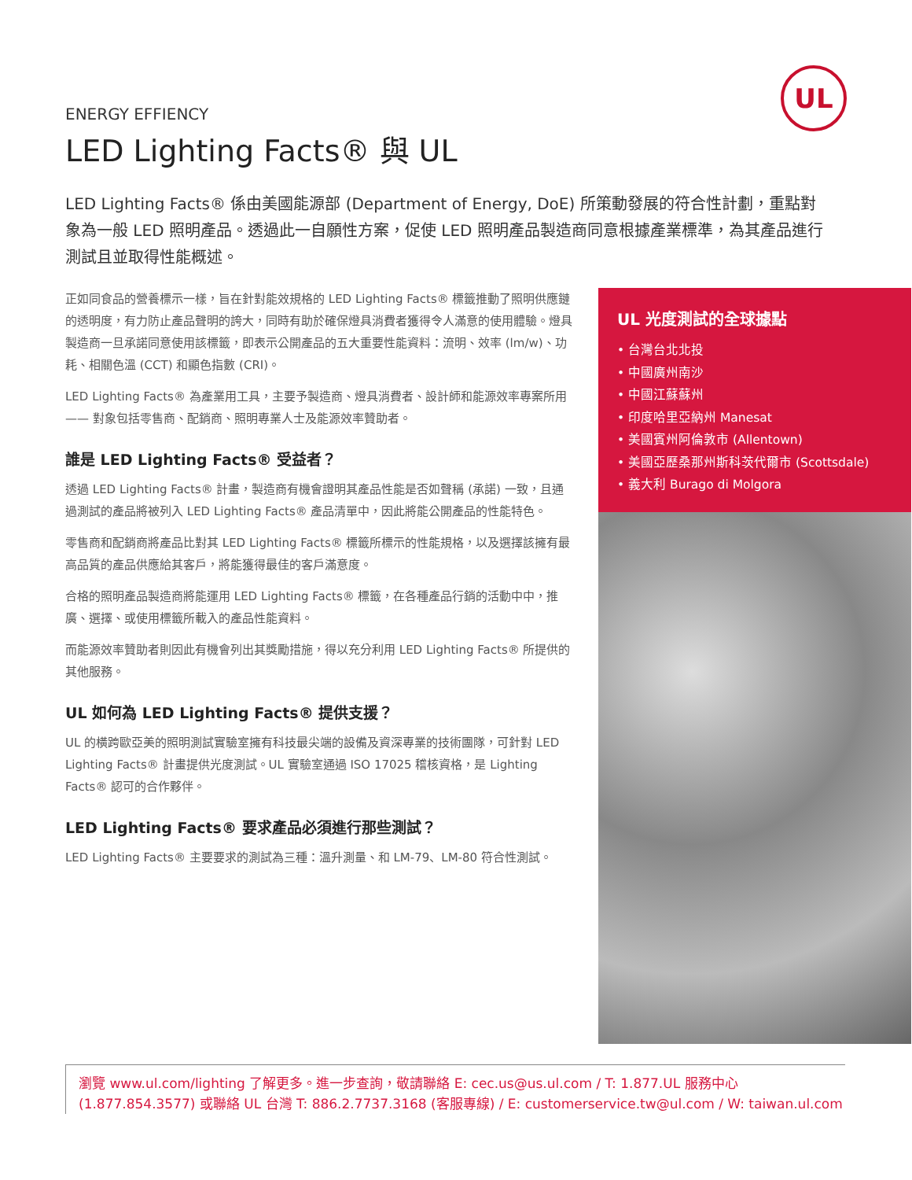UL
ENERGY EFFIENCY
LED Lighting Facts® 與 UL
LED Lighting Facts® 係由美國能源部 (Department of Energy, DoE) 所策動發展的符合性計劃，重點對象為一般 LED 照明產品。透過此一自願性方案，促使 LED 照明產品製造商同意根據產業標準，為其產品進行測試且並取得性能概述。
正如同食品的營養標示一樣，旨在針對能效規格的 LED Lighting Facts® 標籤推動了照明供應鏈的透明度，有力防止產品聲明的誇大，同時有助於確保燈具消費者獲得令人滿意的使用體驗。燈具製造商一旦承諾同意使用該標籤，即表示公開產品的五大重要性能資料：流明、效率 (lm/w)、功耗、相關色溫 (CCT) 和顯色指數 (CRI)。
LED Lighting Facts® 為產業用工具，主要予製造商、燈具消費者、設計師和能源效率專案所用 —— 對象包括零售商、配銷商、照明專業人士及能源效率贊助者。
誰是 LED Lighting Facts® 受益者？
透過 LED Lighting Facts® 計畫，製造商有機會證明其產品性能是否如聲稱 (承諾) 一致，且通過測試的產品將被列入 LED Lighting Facts® 產品清單中，因此將能公開產品的性能特色。
零售商和配銷商將產品比對其 LED Lighting Facts® 標籤所標示的性能規格，以及選擇該擁有最高品質的產品供應給其客戶，將能獲得最佳的客戶滿意度。
合格的照明產品製造商將能運用 LED Lighting Facts® 標籤，在各種產品行銷的活動中中，推廣、選擇、或使用標籤所載入的產品性能資料。
而能源效率贊助者則因此有機會列出其獎勵措施，得以充分利用 LED Lighting Facts® 所提供的其他服務。
UL 如何為 LED Lighting Facts® 提供支援？
UL 的橫跨歐亞美的照明測試實驗室擁有科技最尖端的設備及資深專業的技術團隊，可針對 LED Lighting Facts® 計畫提供光度測試。UL 實驗室通過 ISO 17025 稽核資格，是 Lighting Facts® 認可的合作夥伴。
LED Lighting Facts® 要求產品必須進行那些測試？
LED Lighting Facts® 主要要求的測試為三種：溫升測量、和 LM-79、LM-80 符合性測試。
UL 光度測試的全球據點
• 台灣台北北投
• 中國廣州南沙
• 中國江蘇蘇州
• 印度哈里亞納州 Manesat
• 美國賓州阿倫敦市 (Allentown)
• 美國亞歷桑那州斯科茨代爾市 (Scottsdale)
• 義大利 Burago di Molgora
瀏覽 www.ul.com/lighting 了解更多。進一步查詢，敬請聯絡 E: cec.us@us.ul.com / T: 1.877.UL 服務中心 (1.877.854.3577) 或聯絡 UL 台灣 T: 886.2.7737.3168 (客服專線) / E: customerservice.tw@ul.com / W: taiwan.ul.com